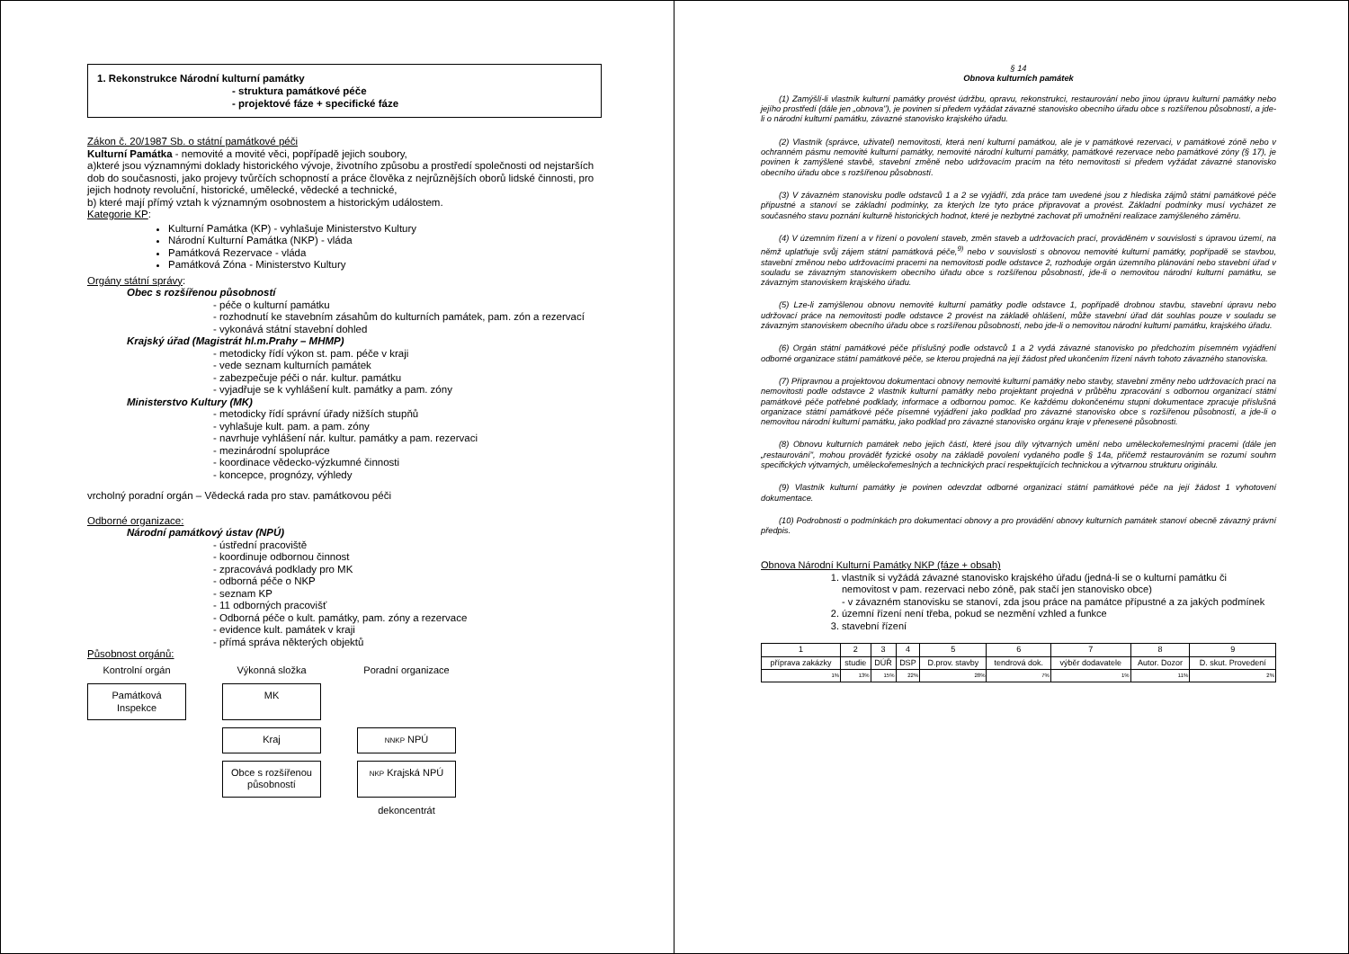1. Rekonstrukce Národní kulturní památky
- struktura památkové péče
- projektové fáze + specifické fáze
Zákon č. 20/1987 Sb. o státní památkové péči
Kulturní Památka - nemovité a movité věci, popřípadě jejich soubory,
a)které jsou významnými doklady historického vývoje, životního způsobu a prostředí společnosti od nejstarších dob do současnosti, jako projevy tvůrčích schopností a práce člověka z nejrůznějších oborů lidské činnosti, pro jejich hodnoty revoluční, historické, umělecké, vědecké a technické,
b) které mají přímý vztah k významným osobnostem a historickým událostem.
Kategorie KP:
Kulturní Památka (KP) - vyhlašuje Ministerstvo Kultury
Národní Kulturní Památka (NKP) - vláda
Památková Rezervace - vláda
Památková Zóna - Ministerstvo Kultury
Orgány státní správy:
Obec s rozšířenou působností
- péče o kulturní památku
- rozhodnutí ke stavebním zásahům do kulturních památek, pam. zón a rezervací
- vykonává státní stavební dohled
Krajský úřad (Magistrát hl.m.Prahy – MHMP)
- metodicky řídí výkon st. pam. péče v kraji
- vede seznam kulturních památek
- zabezpečuje péči o nár. kultur. památku
- vyjadřuje se k vyhlášení kult. památky a pam. zóny
Ministerstvo Kultury (MK)
- metodicky řídí správní úřady nižších stupňů
- vyhlašuje kult. pam. a pam. zóny
- navrhuje vyhlášení nár. kultur. památky a pam. rezervaci
- mezinárodní spolupráce
- koordinace vědecko-výzkumné činnosti
- koncepce, prognózy, výhledy
vrcholný poradní orgán – Vědecká rada pro stav. památkovou péči
Odborné organizace:
Národní památkový ústav (NPÚ)
- ústřední pracoviště
- koordinuje odbornou činnost
- zpracovává podklady pro MK
- odborná péče o NKP
- seznam KP
- 11 odborných pracovišť
- Odborná péče o kult. památky, pam. zóny a rezervace
- evidence kult. památek v kraji
- přímá správa některých objektů
Působnost orgánů:
Kontrolní orgán
Výkonná složka
Poradní organizace
Památková Inspekce
MK
Kraj
NNKP NPÚ
Obce s rozšířenou působností
NKP Krajská NPÚ
dekoncentrát
§ 14
Obnova kulturních památek
(1) Zamýšlí-li vlastník kulturní památky provést údržbu, opravu, rekonstrukci, restaurování nebo jinou úpravu kulturní památky nebo jejího prostředí (dále jen „obnova"), je povinen si předem vyžádat závazné stanovisko obecního úřadu obce s rozšířenou působností, a jde-li o národní kulturní památku, závazné stanovisko krajského úřadu.
(2) Vlastník (správce, uživatel) nemovitosti, která není kulturní památkou, ale je v památkové rezervaci, v památkové zóně nebo v ochranném pásmu nemovité kulturní památky, nemovité národní kulturní památky, památkové rezervace nebo památkové zóny (§ 17), je povinen k zamýšlené stavbě, stavební změně nebo udržovacím pracím na této nemovitosti si předem vyžádat závazné stanovisko obecního úřadu obce s rozšířenou působností.
(3) V závazném stanovisku podle odstavců 1 a 2 se vyjádří, zda práce tam uvedené jsou z hlediska zájmů státní památkové péče přípustné a stanoví se základní podmínky, za kterých lze tyto práce připravovat a provést. Základní podmínky musí vycházet ze současného stavu poznání kulturně historických hodnot, které je nezbytné zachovat při umožnění realizace zamýšleného záměru.
(4) V územním řízení a v řízení o povolení staveb, změn staveb a udržovacích prací, prováděném v souvislosti s úpravou území, na němž uplatňuje svůj zájem státní památková péče,<sup>9)</sup> nebo v souvislosti s obnovou nemovité kulturní památky, popřípadě se stavbou, stavební změnou nebo udržovacími pracemi na nemovitosti podle odstavce 2, rozhoduje orgán územního plánování nebo stavební úřad v souladu se závazným stanoviskem obecního úřadu obce s rozšířenou působností, jde-li o nemovitou národní kulturní památku, se závazným stanoviskem krajského úřadu.
(5) Lze-li zamýšlenou obnovu nemovité kulturní památky podle odstavce 1, popřípadě drobnou stavbu, stavební úpravu nebo udržovací práce na nemovitosti podle odstavce 2 provést na základě ohlášení, může stavební úřad dát souhlas pouze v souladu se závazným stanoviskem obecního úřadu obce s rozšířenou působností, nebo jde-li o nemovitou národní kulturní památku, krajského úřadu.
(6) Orgán státní památkové péče příslušný podle odstavců 1 a 2 vydá závazné stanovisko po předchozím písemném vyjádření odborné organizace státní památkové péče, se kterou projedná na její žádost před ukončením řízení návrh tohoto závazného stanoviska.
(7) Přípravnou a projektovou dokumentaci obnovy nemovité kulturní památky nebo stavby, stavební změny nebo udržovacích prací na nemovitosti podle odstavce 2 vlastník kulturní památky nebo projektant projedná v průběhu zpracování s odbornou organizací státní památkové péče potřebné podklady, informace a odbornou pomoc. Ke každému dokončenému stupni dokumentace zpracuje příslušná organizace státní památkové péče písemné vyjádření jako podklad pro závazné stanovisko obce s rozšířenou působností, a jde-li o nemovitou národní kulturní památku, jako podklad pro závazné stanovisko orgánu kraje v přenesené působnosti.
(8) Obnovu kulturních památek nebo jejich částí, které jsou díly výtvarných umění nebo uměleckořemeslnými pracemi (dále jen „restaurování", mohou provádět fyzické osoby na základě povolení vydaného podle § 14a, přičemž restaurováním se rozumí souhrn specifických výtvarných, uměleckořemeslných a technických prací respektujících technickou a výtvarnou strukturu originálu.
(9) Vlastník kulturní památky je povinen odevzdat odborné organizaci státní památkové péče na její žádost 1 vyhotovení dokumentace.
(10) Podrobnosti o podmínkách pro dokumentaci obnovy a pro provádění obnovy kulturních památek stanoví obecně závazný právní předpis.
Obnova Národní Kulturní Památky NKP (fáze + obsah)
1. vlastník si vyžádá závazné stanovisko krajského úřadu (jedná-li se o kulturní památku či nemovitost v pam. rezervaci nebo zóně, pak stačí jen stanovisko obce)
- v závazném stanovisku se stanoví, zda jsou práce na památce přípustné a za jakých podmínek
2. územní řízení není třeba, pokud se nezmění vzhled a funkce
3. stavební řízení
| 1 | 2 | 3 | 4 | 5 | 6 | 7 | 8 | 9 |
| příprava zakázky | studie | DÚŘ | DSP | D.prov. stavby | tendrová dok. | výběr dodavatele | Autor. Dozor | D. skut. Provedení |
| 1% | 13% | 15% | 22% | 28% | 7% | 1% | 11% | 2% |